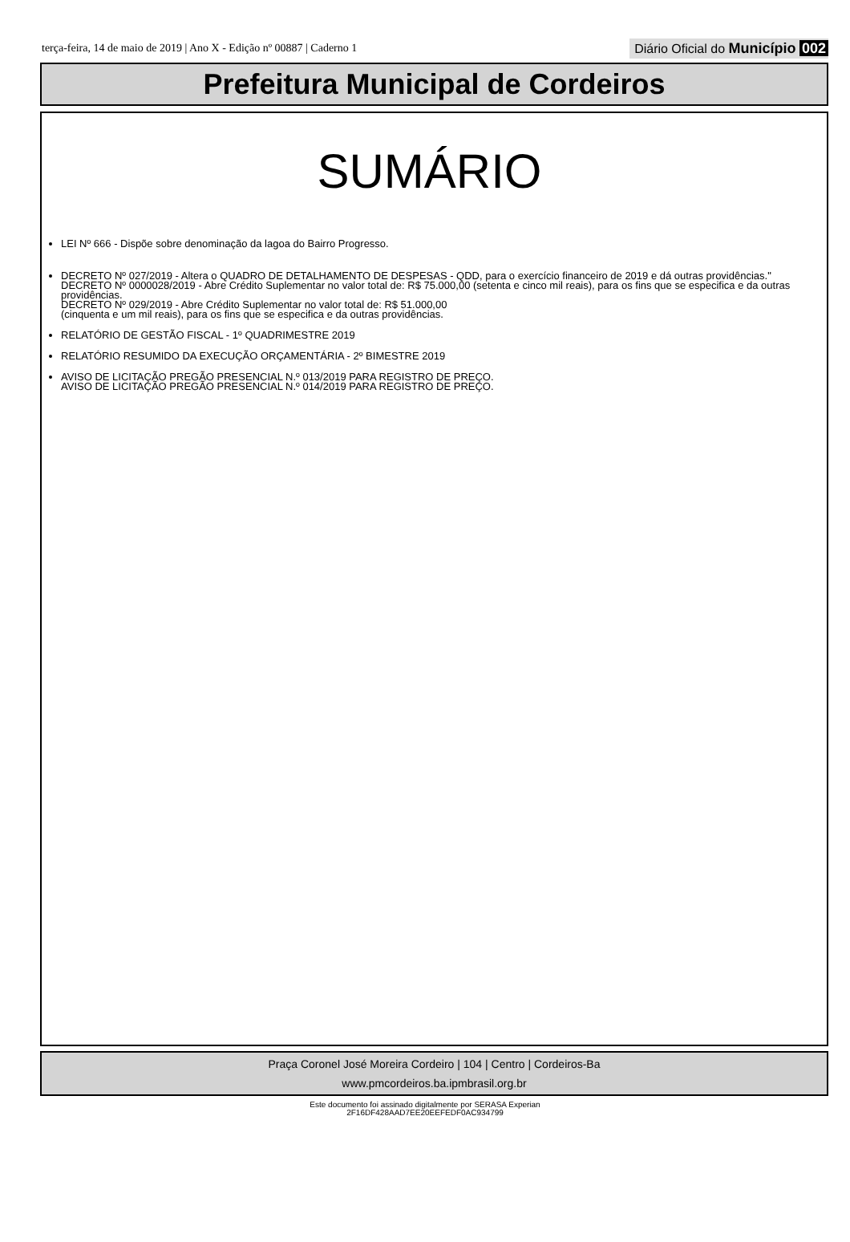terça-feira, 14 de maio de 2019 | Ano X - Edição nº 00887 | Caderno 1 Diário Oficial do Município 002
Prefeitura Municipal de Cordeiros
SUMÁRIO
LEI Nº 666 - Dispõe sobre denominação da lagoa do Bairro Progresso.
DECRETO Nº 027/2019 - Altera o QUADRO DE DETALHAMENTO DE DESPESAS - QDD, para o exercício financeiro de 2019 e dá outras providências."
DECRETO Nº 0000028/2019 - Abre Crédito Suplementar no valor total de: R$ 75.000,00 (setenta e cinco mil reais), para os fins que se especifica e da outras providências.
DECRETO Nº 029/2019 - Abre Crédito Suplementar no valor total de: R$ 51.000,00
(cinquenta e um mil reais), para os fins que se especifica e da outras providências.
RELATÓRIO DE GESTÃO FISCAL - 1º QUADRIMESTRE 2019
RELATÓRIO RESUMIDO DA EXECUÇÃO ORÇAMENTÁRIA - 2º BIMESTRE 2019
AVISO DE LICITAÇÃO PREGÃO PRESENCIAL N.º 013/2019 PARA REGISTRO DE PREÇO.
AVISO DE LICITAÇÃO PREGÃO PRESENCIAL N.º 014/2019 PARA REGISTRO DE PREÇO.
Praça Coronel José Moreira Cordeiro | 104 | Centro | Cordeiros-Ba
www.pmcordeiros.ba.ipmbrasil.org.br
Este documento foi assinado digitalmente por SERASA Experian
2F16DF428AAD7EE20EEFEDF0AC934799